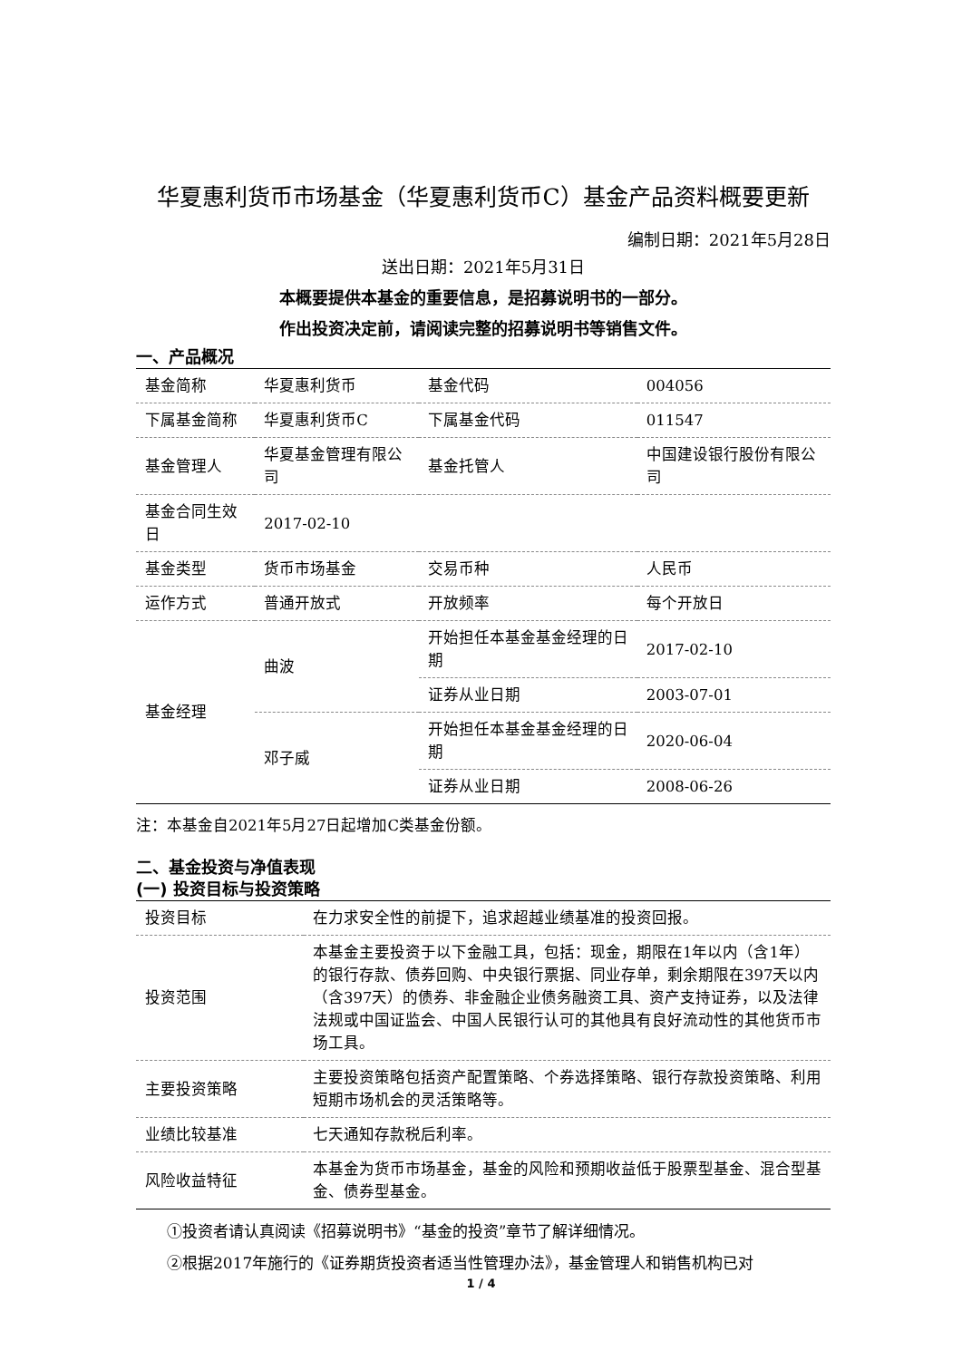华夏惠利货币市场基金（华夏惠利货币C）基金产品资料概要更新
编制日期：2021年5月28日
送出日期：2021年5月31日
本概要提供本基金的重要信息，是招募说明书的一部分。
作出投资决定前，请阅读完整的招募说明书等销售文件。
一、产品概况
| 基金简称 | 华夏惠利货币 | 基金代码 | 004056 |
| 下属基金简称 | 华夏惠利货币C | 下属基金代码 | 011547 |
| 基金管理人 | 华夏基金管理有限公司 | 基金托管人 | 中国建设银行股份有限公司 |
| 基金合同生效日 | 2017-02-10 | | |
| 基金类型 | 货币市场基金 | 交易币种 | 人民币 |
| 运作方式 | 普通开放式 | 开放频率 | 每个开放日 |
| 基金经理 | 曲波 | 开始担任本基金基金经理的日期 | 2017-02-10 |
| | | 证券从业日期 | 2003-07-01 |
| | 邓子威 | 开始担任本基金基金经理的日期 | 2020-06-04 |
| | | 证券从业日期 | 2008-06-26 |
注：本基金自2021年5月27日起增加C类基金份额。
二、基金投资与净值表现
(一) 投资目标与投资策略
| 投资目标 | 在力求安全性的前提下，追求超越业绩基准的投资回报。 |
| 投资范围 | 本基金主要投资于以下金融工具，包括：现金，期限在1年以内（含1年）的银行存款、债券回购、中央银行票据、同业存单，剩余期限在397天以内（含397天）的债券、非金融企业债务融资工具、资产支持证券，以及法律法规或中国证监会、中国人民银行认可的其他具有良好流动性的其他货币市场工具。 |
| 主要投资策略 | 主要投资策略包括资产配置策略、个券选择策略、银行存款投资策略、利用短期市场机会的灵活策略等。 |
| 业绩比较基准 | 七天通知存款税后利率。 |
| 风险收益特征 | 本基金为货币市场基金，基金的风险和预期收益低于股票型基金、混合型基金、债券型基金。 |
①投资者请认真阅读《招募说明书》“基金的投资”章节了解详细情况。
②根据2017年施行的《证券期货投资者适当性管理办法》，基金管理人和销售机构已对
1 / 4